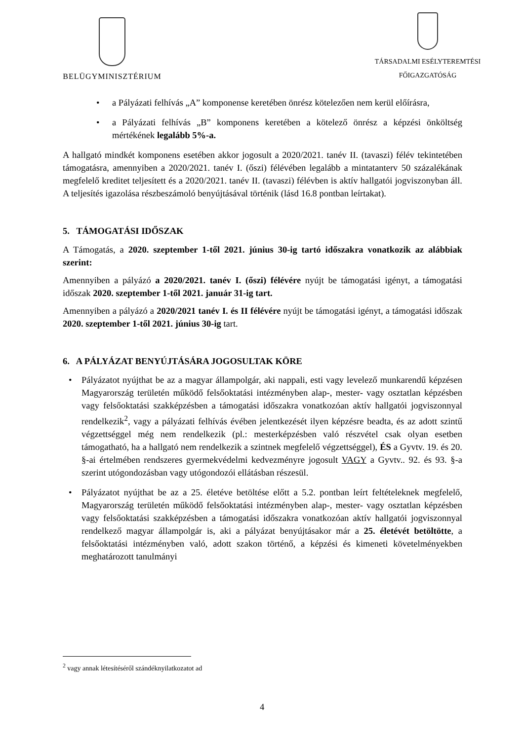BELÜGYMINISZTÉRIUM
TÁRSADALMI ESÉLYTEREMTÉSI
FŐIGAZGATÓSÁG
• a Pályázati felhívás „A” komponense keretében önrész kötelezően nem kerül előírásra,
• a Pályázati felhívás „B” komponens keretében a kötelező önrész a képzési önköltség mértékének legalább 5%-a.
A hallgató mindkét komponens esetében akkor jogosult a 2020/2021. tanév II. (tavaszi) félév tekintetében támogatásra, amennyiben a 2020/2021. tanév I. (őszi) félévében legalább a mintatanterv 50 százalékának megfelelő kreditet teljesített és a 2020/2021. tanév II. (tavaszi) félévben is aktív hallgatói jogviszonyban áll. A teljesítés igazolása részbeszámoló benyújtásával történik (lásd 16.8 pontban leírtakat).
5. TÁMOGATÁSI IDŐSZAK
A Támogatás, a 2020. szeptember 1-től 2021. június 30-ig tartó időszakra vonatkozik az alábbiak szerint:
Amennyiben a pályázó a 2020/2021. tanév I. (őszi) félévére nyújt be támogatási igényt, a támogatási időszak 2020. szeptember 1-től 2021. január 31-ig tart.
Amennyiben a pályázó a 2020/2021 tanév I. és II félévére nyújt be támogatási igényt, a támogatási időszak 2020. szeptember 1-től 2021. június 30-ig tart.
6. A PÁLYÁZAT BENYÚJTÁSÁRA JOGOSULTAK KÖRE
• Pályázatot nyújthat be az a magyar állampolgár, aki nappali, esti vagy levelező munkarendű képzésen Magyarország területén működő felsőoktatási intézményben alap-, mester- vagy osztatlan képzésben vagy felsőoktatási szakképzésben a támogatási időszakra vonatkozóan aktív hallgatói jogviszonnyal rendelkezik<sup>2</sup>, vagy a pályázati felhívás évében jelentkezését ilyen képzésre beadta, és az adott szintű végzettséggel még nem rendelkezik (pl.: mesterképzésben való részvétel csak olyan esetben támogatható, ha a hallgató nem rendelkezik a szintnek megfelelő végzettséggel), ÉS a Gyvtv. 19. és 20. §-ai értelmében rendszeres gyermekvédelmi kedvezményre jogosult VAGY a Gyvtv.. 92. és 93. §-a szerint utógondozásban vagy utógondozói ellátásban részesül.
• Pályázatot nyújthat be az a 25. életéve betöltése előtt a 5.2. pontban leírt feltételeknek megfelelő, Magyarország területén működő felsőoktatási intézményben alap-, mester- vagy osztatlan képzésben vagy felsőoktatási szakképzésben a támogatási időszakra vonatkozóan aktív hallgatói jogviszonnyal rendelkező magyar állampolgár is, aki a pályázat benyújtásakor már a 25. életévét betöltötte, a felsőoktatási intézményben való, adott szakon történő, a képzési és kimeneti követelményekben meghatározott tanulmányi
<sup>2</sup> vagy annak létesítéséről szándéknyilatkozatot ad
4